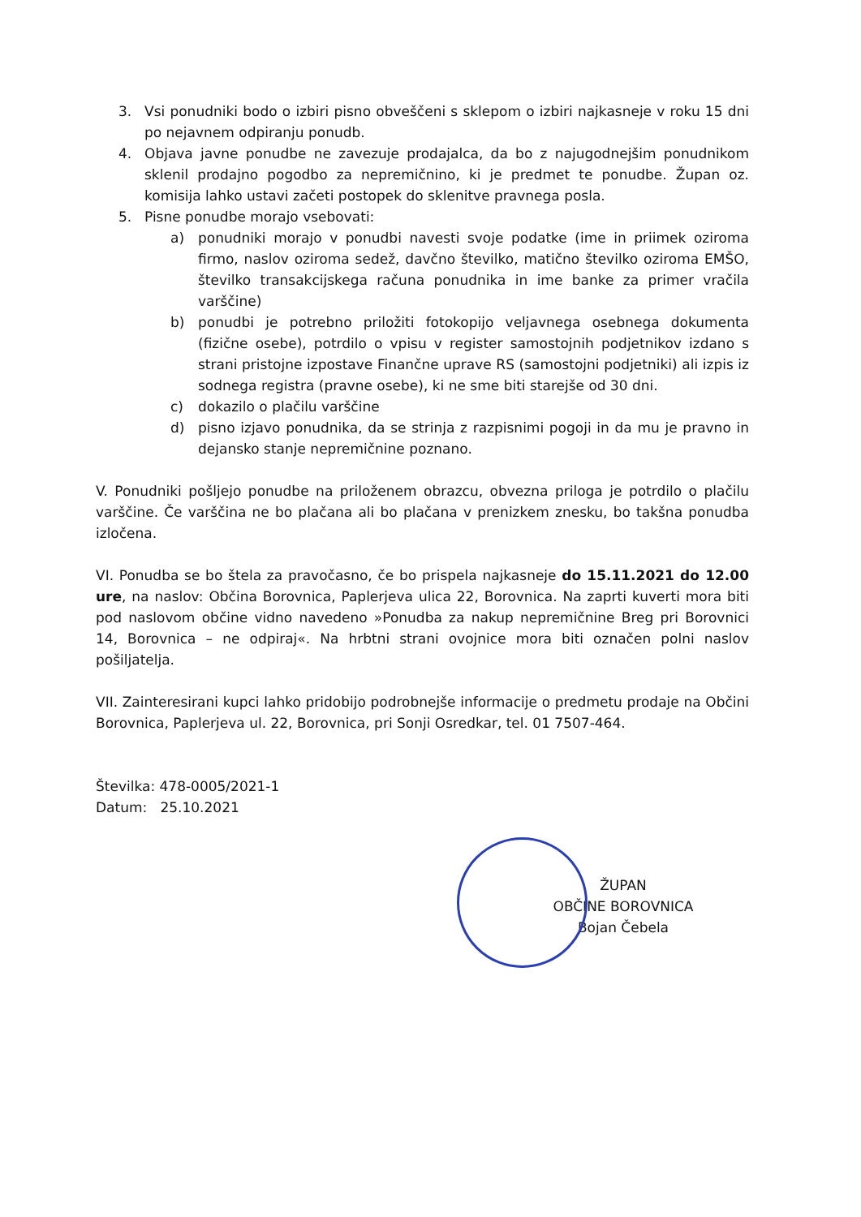3. Vsi ponudniki bodo o izbiri pisno obveščeni s sklepom o izbiri najkasneje v roku 15 dni po nejavnem odpiranju ponudb.
4. Objava javne ponudbe ne zavezuje prodajalca, da bo z najugodnejšim ponudnikom sklenil prodajno pogodbo za nepremičnino, ki je predmet te ponudbe. Župan oz. komisija lahko ustavi začeti postopek do sklenitve pravnega posla.
5. Pisne ponudbe morajo vsebovati:
a) ponudniki morajo v ponudbi navesti svoje podatke (ime in priimek oziroma firmo, naslov oziroma sedež, davčno številko, matično številko oziroma EMŠO, številko transakcijskega računa ponudnika in ime banke za primer vračila varščine)
b) ponudbi je potrebno priložiti fotokopijo veljavnega osebnega dokumenta (fizične osebe), potrdilo o vpisu v register samostojnih podjetnikov izdano s strani pristojne izpostave Finančne uprave RS (samostojni podjetniki) ali izpis iz sodnega registra (pravne osebe), ki ne sme biti starejše od 30 dni.
c) dokazilo o plačilu varščine
d) pisno izjavo ponudnika, da se strinja z razpisnimi pogoji in da mu je pravno in dejansko stanje nepremičnine poznano.
V. Ponudniki pošljejo ponudbe na priloženem obrazcu, obvezna priloga je potrdilo o plačilu varščine. Če varščina ne bo plačana ali bo plačana v prenizkem znesku, bo takšna ponudba izločena.
VI. Ponudba se bo štela za pravočasno, če bo prispela najkasneje do 15.11.2021 do 12.00 ure, na naslov: Občina Borovnica, Paplerjeva ulica 22, Borovnica. Na zaprti kuverti mora biti pod naslovom občine vidno navedeno »Ponudba za nakup nepremičnine Breg pri Borovnici 14, Borovnica – ne odpiraj«. Na hrbtni strani ovojnice mora biti označen polni naslov pošiljatelja.
VII. Zainteresirani kupci lahko pridobijo podrobnejše informacije o predmetu prodaje na Občini Borovnica, Paplerjeva ul. 22, Borovnica, pri Sonji Osredkar, tel. 01 7507-464.
Številka: 478-0005/2021-1
Datum: 25.10.2021
ŽUPAN
OBČINE BOROVNICA
Bojan Čebela